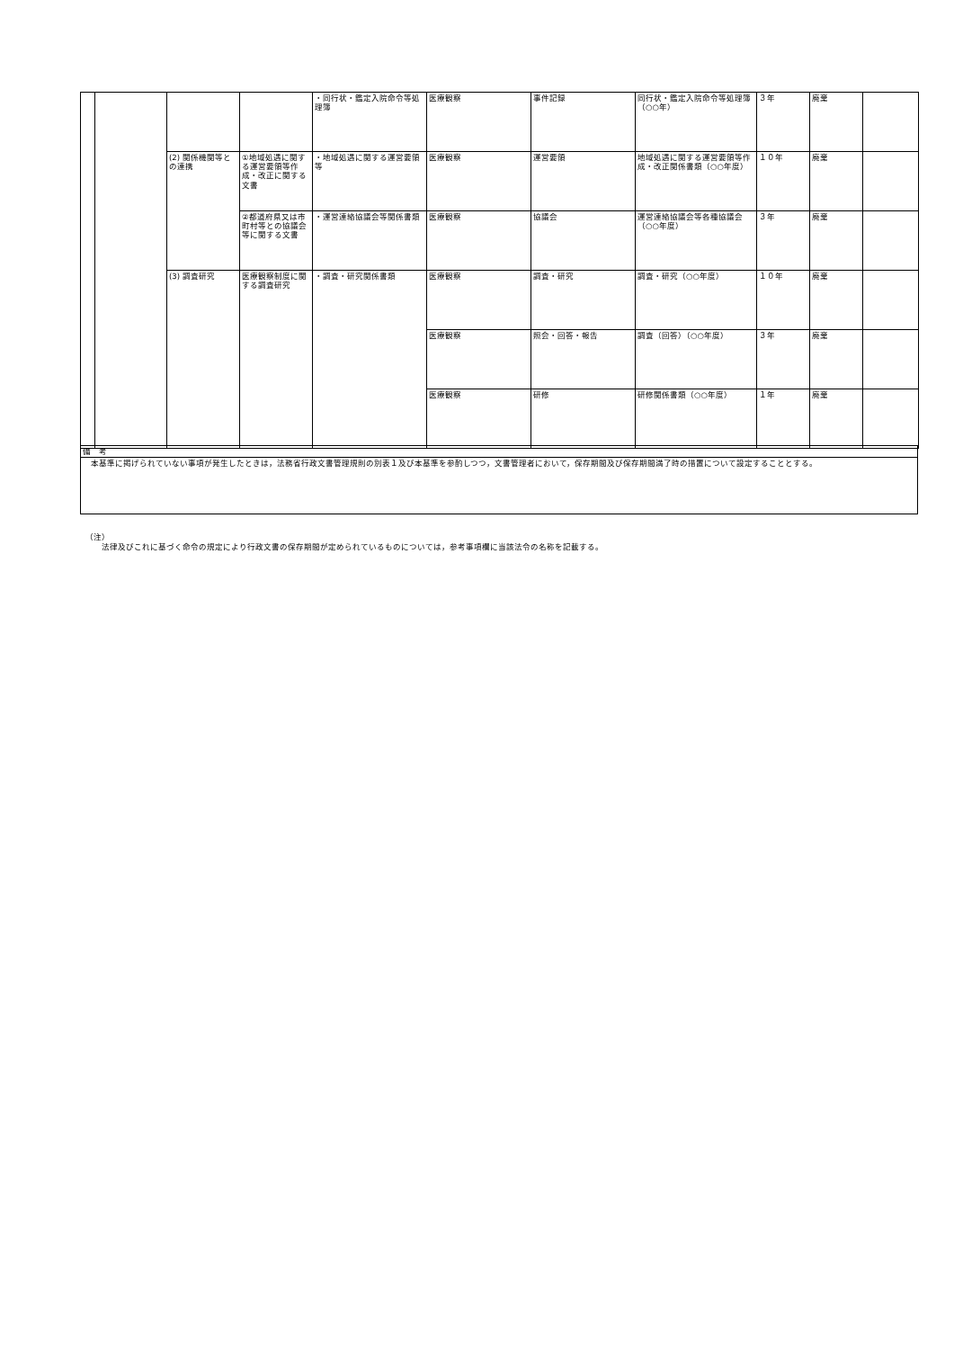| | | | | ・同行状・鑑定入院命令等処理簿 | 医療観察 | 事件記録 | 同行状・鑑定入院命令等処理簿（○○年） | ３年 | 廃棄 | |
| | | (2) 関係機関等との連携 | ①地域処遇に関する運営要領等作成・改正に関する文書 | ・地域処遇に関する運営要領等 | 医療観察 | 運営要領 | 地域処遇に関する運営要領等作成・改正関係書類（○○年度） | １０年 | 廃棄 | |
| | | | ②都道府県又は市町村等との協議会等に関する文書 | ・運営連絡協議会等関係書類 | 医療観察 | 協議会 | 運営連絡協議会等各種協議会（○○年度） | ３年 | 廃棄 | |
| | | (3) 調査研究 | 医療観察制度に関する調査研究 | ・調査・研究関係書類 | 医療観察 | 調査・研究 | 調査・研究（○○年度） | １０年 | 廃棄 | |
| | | | | | 医療観察 | 照会・回答・報告 | 調査（回答）（○○年度） | ３年 | 廃棄 | |
| | | | | | 医療観察 | 研修 | 研修関係書類（○○年度） | １年 | 廃棄 | |
| 備 考 |
| 本基準に掲げられていない事項が発生したときは，法務省行政文書管理規則の別表１及び本基準を参酌しつつ，文書管理者において，保存期間及び保存期間満了時の措置について設定することとする。 |
（注）
　　法律及びこれに基づく命令の規定により行政文書の保存期間が定められているものについては，参考事項欄に当該法令の名称を記載する。